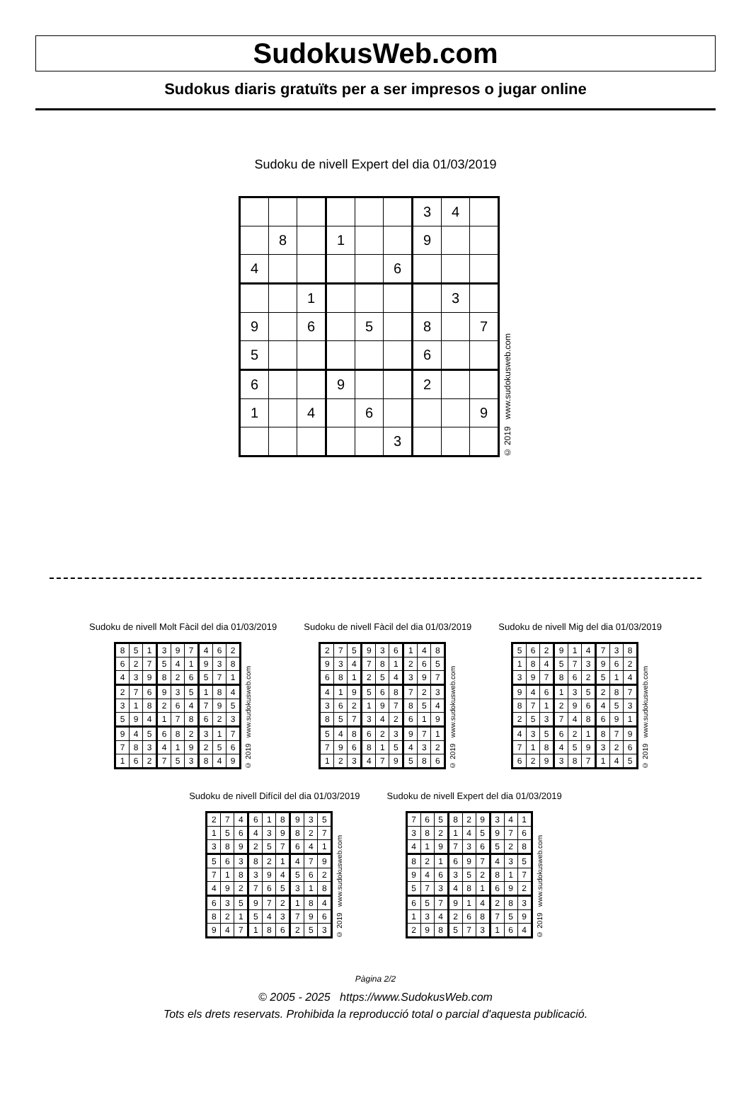SudokusWeb.com
Sudokus diaris gratuïts per a ser impresos o jugar online
Sudoku de nivell Expert del dia 01/03/2019
| | | | | | | 3 | 4 | |
| | 8 | | 1 | | | 9 | | |
| 4 | | | | | 6 | | | |
| | | 1 | | | | | 3 | |
| 9 | | 6 | | 5 | | 8 | | 7 |
| 5 | | | | | | 6 | | |
| 6 | | | 9 | | | 2 | | |
| 1 | | 4 | | 6 | | | | 9 |
| | | | | | 3 | | | |
© 2019 www.sudokusweb.com
Sudoku de nivell Molt Fàcil del dia 01/03/2019
| 8 | 5 | 1 | 3 | 9 | 7 | 4 | 6 | 2 |
| 6 | 2 | 7 | 5 | 4 | 1 | 9 | 3 | 8 |
| 4 | 3 | 9 | 8 | 2 | 6 | 5 | 7 | 1 |
| 2 | 7 | 6 | 9 | 3 | 5 | 1 | 8 | 4 |
| 3 | 1 | 8 | 2 | 6 | 4 | 7 | 9 | 5 |
| 5 | 9 | 4 | 1 | 7 | 8 | 6 | 2 | 3 |
| 9 | 4 | 5 | 6 | 8 | 2 | 3 | 1 | 7 |
| 7 | 8 | 3 | 4 | 1 | 9 | 2 | 5 | 6 |
| 1 | 6 | 2 | 7 | 5 | 3 | 8 | 4 | 9 |
© 2019 www.sudokusweb.com
Sudoku de nivell Fàcil del dia 01/03/2019
| 2 | 7 | 5 | 9 | 3 | 6 | 1 | 4 | 8 |
| 9 | 3 | 4 | 7 | 8 | 1 | 2 | 6 | 5 |
| 6 | 8 | 1 | 2 | 5 | 4 | 3 | 9 | 7 |
| 4 | 1 | 9 | 5 | 6 | 8 | 7 | 2 | 3 |
| 3 | 6 | 2 | 1 | 9 | 7 | 8 | 5 | 4 |
| 8 | 5 | 7 | 3 | 4 | 2 | 6 | 1 | 9 |
| 5 | 4 | 8 | 6 | 2 | 3 | 9 | 7 | 1 |
| 7 | 9 | 6 | 8 | 1 | 5 | 4 | 3 | 2 |
| 1 | 2 | 3 | 4 | 7 | 9 | 5 | 8 | 6 |
© 2019 www.sudokusweb.com
Sudoku de nivell Mig del dia 01/03/2019
| 5 | 6 | 2 | 9 | 1 | 4 | 7 | 3 | 8 |
| 1 | 8 | 4 | 5 | 7 | 3 | 9 | 6 | 2 |
| 3 | 9 | 7 | 8 | 6 | 2 | 5 | 1 | 4 |
| 9 | 4 | 6 | 1 | 3 | 5 | 2 | 8 | 7 |
| 8 | 7 | 1 | 2 | 9 | 6 | 4 | 5 | 3 |
| 2 | 5 | 3 | 7 | 4 | 8 | 6 | 9 | 1 |
| 4 | 3 | 5 | 6 | 2 | 1 | 8 | 7 | 9 |
| 7 | 1 | 8 | 4 | 5 | 9 | 3 | 2 | 6 |
| 6 | 2 | 9 | 3 | 8 | 7 | 1 | 4 | 5 |
© 2019 www.sudokusweb.com
Sudoku de nivell Difícil del dia 01/03/2019
| 2 | 7 | 4 | 6 | 1 | 8 | 9 | 3 | 5 |
| 1 | 5 | 6 | 4 | 3 | 9 | 8 | 2 | 7 |
| 3 | 8 | 9 | 2 | 5 | 7 | 6 | 4 | 1 |
| 5 | 6 | 3 | 8 | 2 | 1 | 4 | 7 | 9 |
| 7 | 1 | 8 | 3 | 9 | 4 | 5 | 6 | 2 |
| 4 | 9 | 2 | 7 | 6 | 5 | 3 | 1 | 8 |
| 6 | 3 | 5 | 9 | 7 | 2 | 1 | 8 | 4 |
| 8 | 2 | 1 | 5 | 4 | 3 | 7 | 9 | 6 |
| 9 | 4 | 7 | 1 | 8 | 6 | 2 | 5 | 3 |
© 2019 www.sudokusweb.com
Sudoku de nivell Expert del dia 01/03/2019
| 7 | 6 | 5 | 8 | 2 | 9 | 3 | 4 | 1 |
| 3 | 8 | 2 | 1 | 4 | 5 | 9 | 7 | 6 |
| 4 | 1 | 9 | 7 | 3 | 6 | 5 | 2 | 8 |
| 8 | 2 | 1 | 6 | 9 | 7 | 4 | 3 | 5 |
| 9 | 4 | 6 | 3 | 5 | 2 | 8 | 1 | 7 |
| 5 | 7 | 3 | 4 | 8 | 1 | 6 | 9 | 2 |
| 6 | 5 | 7 | 9 | 1 | 4 | 2 | 8 | 3 |
| 1 | 3 | 4 | 2 | 6 | 8 | 7 | 5 | 9 |
| 2 | 9 | 8 | 5 | 7 | 3 | 1 | 6 | 4 |
© 2019 www.sudokusweb.com
Pàgina 2/2
© 2005 - 2025 https://www.SudokusWeb.com
Tots els drets reservats. Prohibida la reproducció total o parcial d'aquesta publicació.